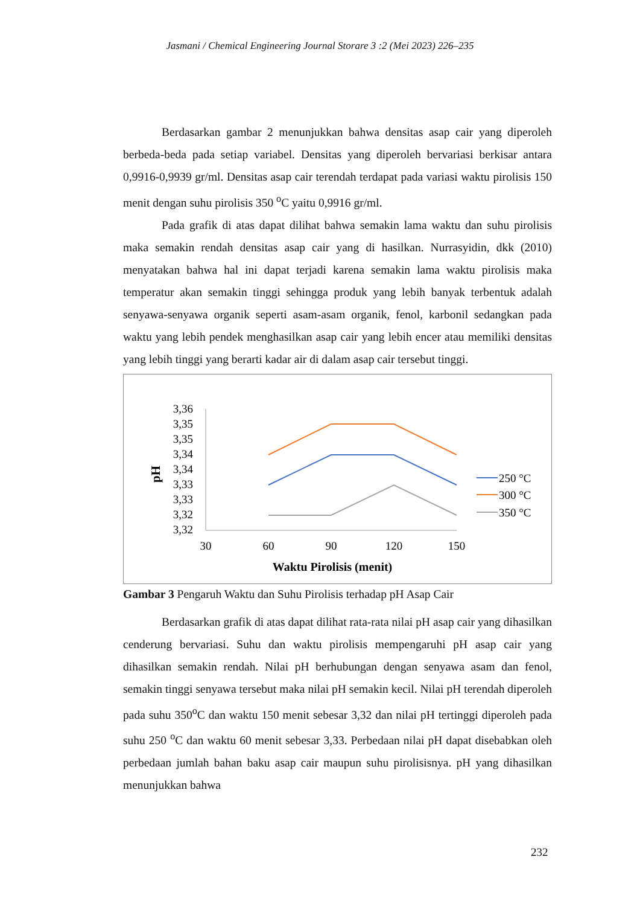Jasmani / Chemical Engineering Journal Storare 3 :2 (Mei 2023) 226–235
Berdasarkan gambar 2 menunjukkan bahwa densitas asap cair yang diperoleh berbeda-beda pada setiap variabel. Densitas yang diperoleh bervariasi berkisar antara 0,9916-0,9939 gr/ml. Densitas asap cair terendah terdapat pada variasi waktu pirolisis 150 menit dengan suhu pirolisis 350 <sup>o</sup>C yaitu 0,9916 gr/ml.
Pada grafik di atas dapat dilihat bahwa semakin lama waktu dan suhu pirolisis maka semakin rendah densitas asap cair yang di hasilkan. Nurrasyidin, dkk (2010) menyatakan bahwa hal ini dapat terjadi karena semakin lama waktu pirolisis maka temperatur akan semakin tinggi sehingga produk yang lebih banyak terbentuk adalah senyawa-senyawa organik seperti asam-asam organik, fenol, karbonil sedangkan pada waktu yang lebih pendek menghasilkan asap cair yang lebih encer atau memiliki densitas yang lebih tinggi yang berarti kadar air di dalam asap cair tersebut tinggi.
pH
3,36
3,35
3,35
3,34
3,34
3,33
3,33
3,32
3,32
30
60
90
120
150
Waktu Pirolisis (menit)
250 °C
300 °C
350 °C
Gambar 3 Pengaruh Waktu dan Suhu Pirolisis terhadap pH Asap Cair
Berdasarkan grafik di atas dapat dilihat rata-rata nilai pH asap cair yang dihasilkan cenderung bervariasi. Suhu dan waktu pirolisis mempengaruhi pH asap cair yang dihasilkan semakin rendah. Nilai pH berhubungan dengan senyawa asam dan fenol, semakin tinggi senyawa tersebut maka nilai pH semakin kecil. Nilai pH terendah diperoleh pada suhu 350<sup>o</sup>C dan waktu 150 menit sebesar 3,32 dan nilai pH tertinggi diperoleh pada suhu 250 <sup>o</sup>C dan waktu 60 menit sebesar 3,33. Perbedaan nilai pH dapat disebabkan oleh perbedaan jumlah bahan baku asap cair maupun suhu pirolisisnya. pH yang dihasilkan menunjukkan bahwa
232